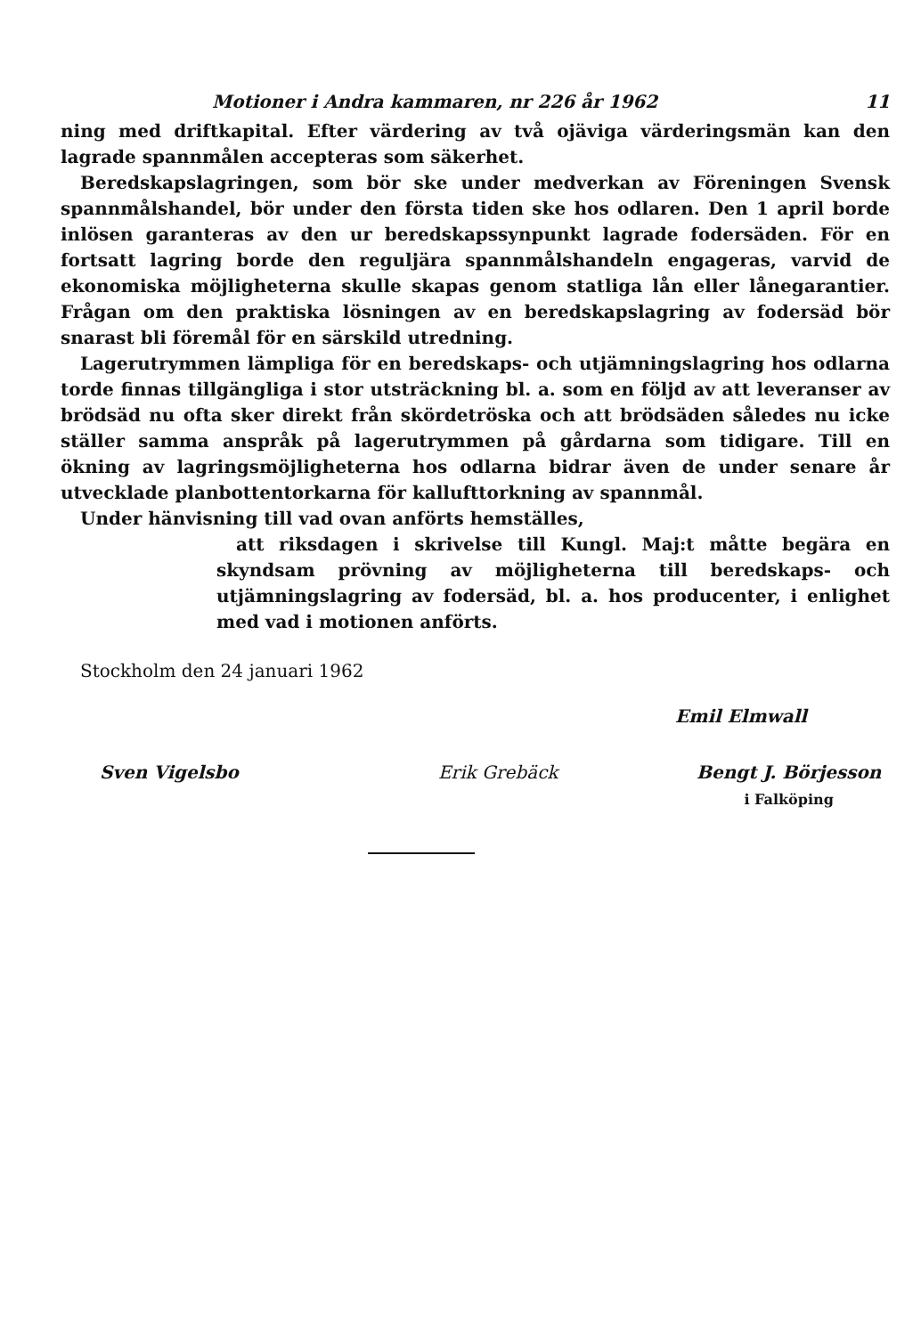Motioner i Andra kammaren, nr 226 år 1962 11
ning med driftkapital. Efter värdering av två ojäviga värderingsmän kan den lagrade spannmålen accepteras som säkerhet.
Beredskapslagringen, som bör ske under medverkan av Föreningen Svensk spannmålshandel, bör under den första tiden ske hos odlaren. Den 1 april borde inlösen garanteras av den ur beredskapssynpunkt lagrade fodersäden. För en fortsatt lagring borde den reguljära spannmålshandeln engageras, varvid de ekonomiska möjligheterna skulle skapas genom statliga lån eller lånegarantier. Frågan om den praktiska lösningen av en beredskapslagring av fodersäd bör snarast bli föremål för en särskild utredning.
Lagerutrymmen lämpliga för en beredskaps- och utjämningslagring hos odlarna torde finnas tillgängliga i stor utsträckning bl. a. som en följd av att leveranser av brödsäd nu ofta sker direkt från skördetröska och att brödsäden således nu icke ställer samma anspråk på lagerutrymmen på gårdarna som tidigare. Till en ökning av lagringsmöjligheterna hos odlarna bidrar även de under senare år utvecklade planbottentorkarna för kalluft­torkning av spannmål.
Under hänvisning till vad ovan anförts hemställes,
att riksdagen i skrivelse till Kungl. Maj:t måtte begära en skyndsam prövning av möjligheterna till beredskaps- och utjämningslagring av fodersäd, bl. a. hos producenter, i enlighet med vad i motionen anförts.
Stockholm den 24 januari 1962
Emil Elmwall
Sven Vigelsbo Erik Grebäck Bengt J. Börjesson
i Falköping